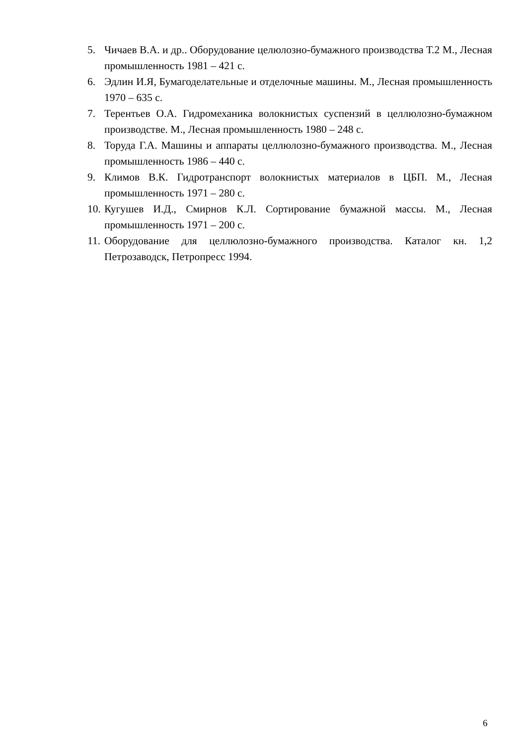5. Чичаев В.А. и др.. Оборудование целюлозно-бумажного производства Т.2 М., Лесная промышленность 1981 – 421 с.
6. Эдлин И.Я, Бумагоделательные и отделочные машины. М., Лесная промышленность 1970 – 635 с.
7. Терентьев О.А. Гидромеханика волокнистых суспензий в целлюлозно-бумажном производстве. М., Лесная промышленность 1980 – 248 с.
8. Торуда Г.А. Машины и аппараты целлюлозно-бумажного производства. М., Лесная промышленность 1986 – 440 с.
9. Климов В.К. Гидротранспорт волокнистых материалов в ЦБП. М., Лесная промышленность 1971 – 280 с.
10. Кугушев И.Д., Смирнов К.Л. Сортирование бумажной массы. М., Лесная промышленность 1971 – 200 с.
11. Оборудование для целлюлозно-бумажного производства. Каталог кн. 1,2 Петрозаводск, Петропресс 1994.
6